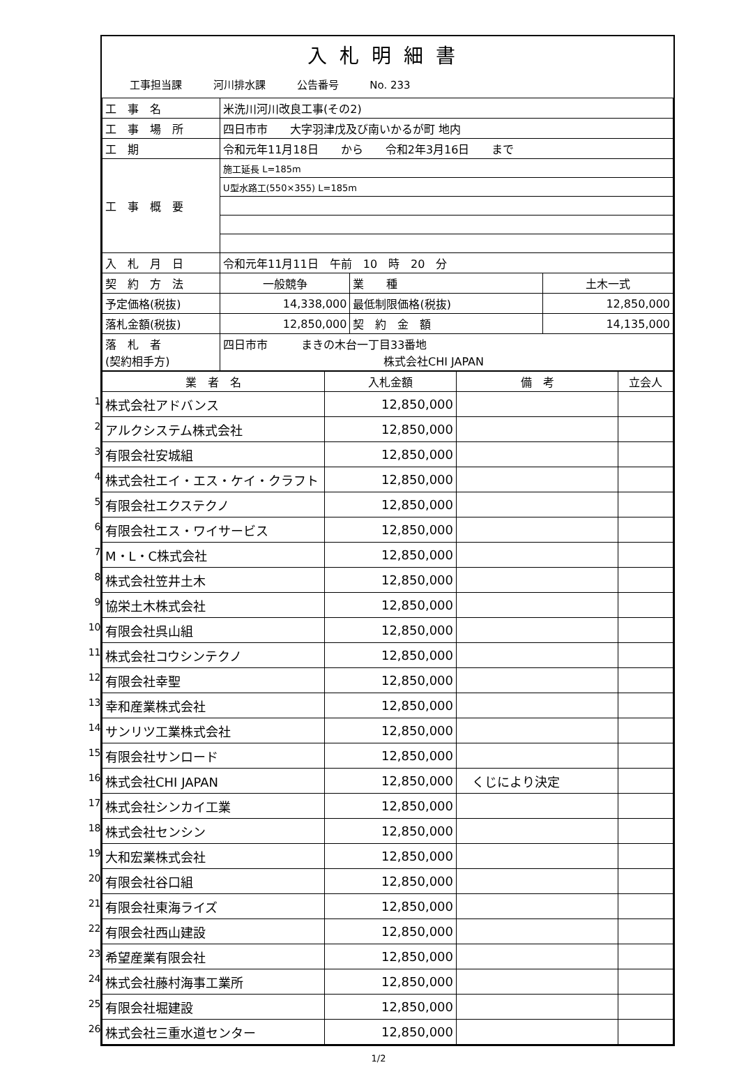入札明細書
工事担当課 河川排水課 公告番号 No. 233
| 工 事 名 | 米洗川河川改良工事(その2) | | |
| 工 事 場 所 | 四日市市 大字羽津戊及び南いかるが町 地内 | | |
| 工 期 | 令和元年11月18日 から 令和2年3月16日 まで | | |
| 工 事 概 要 | 施工延長 L=185m | | |
| | U型水路工(550×355) L=185m | | |
| 入 札 月 日 | 令和元年11月11日 午前 10 時 20 分 | | |
| 契 約 方 法 | 一般競争 | 業 種 | 土木一式 |
| 予定価格(税抜) | 14,338,000 | 最低制限価格(税抜) | 12,850,000 |
| 落札金額(税抜) | 12,850,000 | 契 約 金 額 | 14,135,000 |
| 落 札 者 (契約相手方) | 四日市市 まきの木台一丁目33番地 株式会社CHI JAPAN | | |
| 業 者 名 | 入札金額 | 備 考 | 立会人 |
| --- | --- | --- | --- |
| 1 株式会社アドバンス | 12,850,000 | | |
| 2 アルクシステム株式会社 | 12,850,000 | | |
| 3 有限会社安城組 | 12,850,000 | | |
| 4 株式会社エイ・エス・ケイ・クラフト | 12,850,000 | | |
| 5 有限会社エクステクノ | 12,850,000 | | |
| 6 有限会社エス・ワイサービス | 12,850,000 | | |
| 7 M・L・C株式会社 | 12,850,000 | | |
| 8 株式会社笠井土木 | 12,850,000 | | |
| 9 協栄土木株式会社 | 12,850,000 | | |
| 10 有限会社呉山組 | 12,850,000 | | |
| 11 株式会社コウシンテクノ | 12,850,000 | | |
| 12 有限会社幸聖 | 12,850,000 | | |
| 13 幸和産業株式会社 | 12,850,000 | | |
| 14 サンリツ工業株式会社 | 12,850,000 | | |
| 15 有限会社サンロード | 12,850,000 | | |
| 16 株式会社CHI JAPAN | 12,850,000 | くじにより決定 | |
| 17 株式会社シンカイ工業 | 12,850,000 | | |
| 18 株式会社センシン | 12,850,000 | | |
| 19 大和宏業株式会社 | 12,850,000 | | |
| 20 有限会社谷口組 | 12,850,000 | | |
| 21 有限会社東海ライズ | 12,850,000 | | |
| 22 有限会社西山建設 | 12,850,000 | | |
| 23 希望産業有限会社 | 12,850,000 | | |
| 24 株式会社藤村海事工業所 | 12,850,000 | | |
| 25 有限会社堀建設 | 12,850,000 | | |
| 26 株式会社三重水道センター | 12,850,000 | | |
1/2